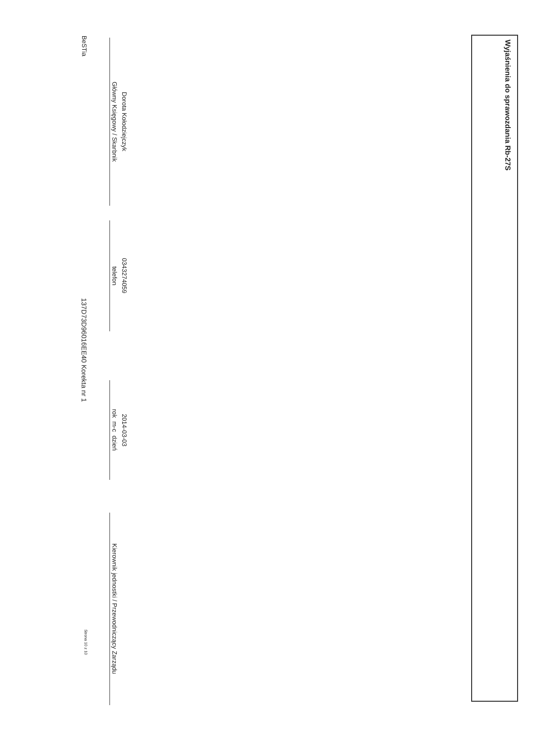Wyjaśnienia do sprawozdania Rb-27S
Dorota Kołodziejczyk
Główny Księgowy / Skarbnik
0343274059
telefon
2014-03-03
rok m-c dzień
Kierownik jednostki / Przewodniczący Zarządu
BeSTia
137D73D96016EE40 Korekta nr 1
Strona 10 z 10